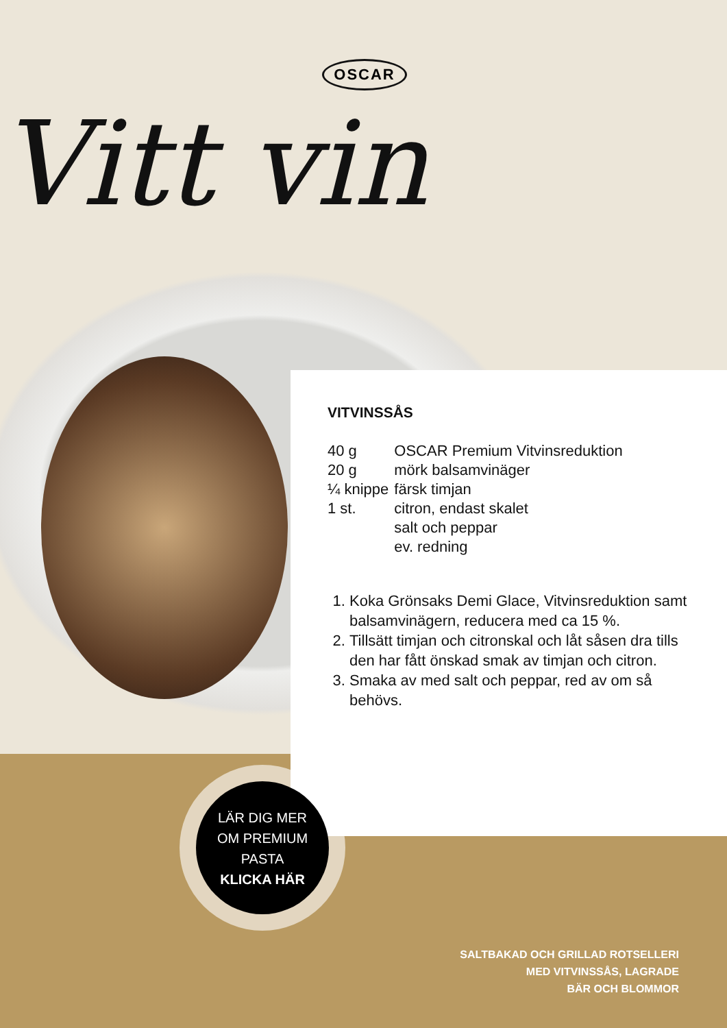OSCAR
Vitt vin
VITVINSSÅS
| 40 g | OSCAR Premium Vitvinsreduktion |
| 20 g | mörk balsamvinäger |
| ¼ knippe | färsk timjan |
| 1 st. | citron, endast skalet |
| | salt och peppar |
| | ev. redning |
1. Koka Grönsaks Demi Glace, Vitvinsreduktion samt balsamvinägern, reducera med ca 15 %.
2. Tillsätt timjan och citronskal och låt såsen dra tills den har fått önskad smak av timjan och citron.
3. Smaka av med salt och peppar, red av om så behövs.
LÄR DIG MER
OM PREMIUM
PASTA
KLICKA HÄR
SALTBAKAD OCH GRILLAD ROTSELLERI
MED VITVINSSÅS, LAGRADE
BÄR OCH BLOMMOR